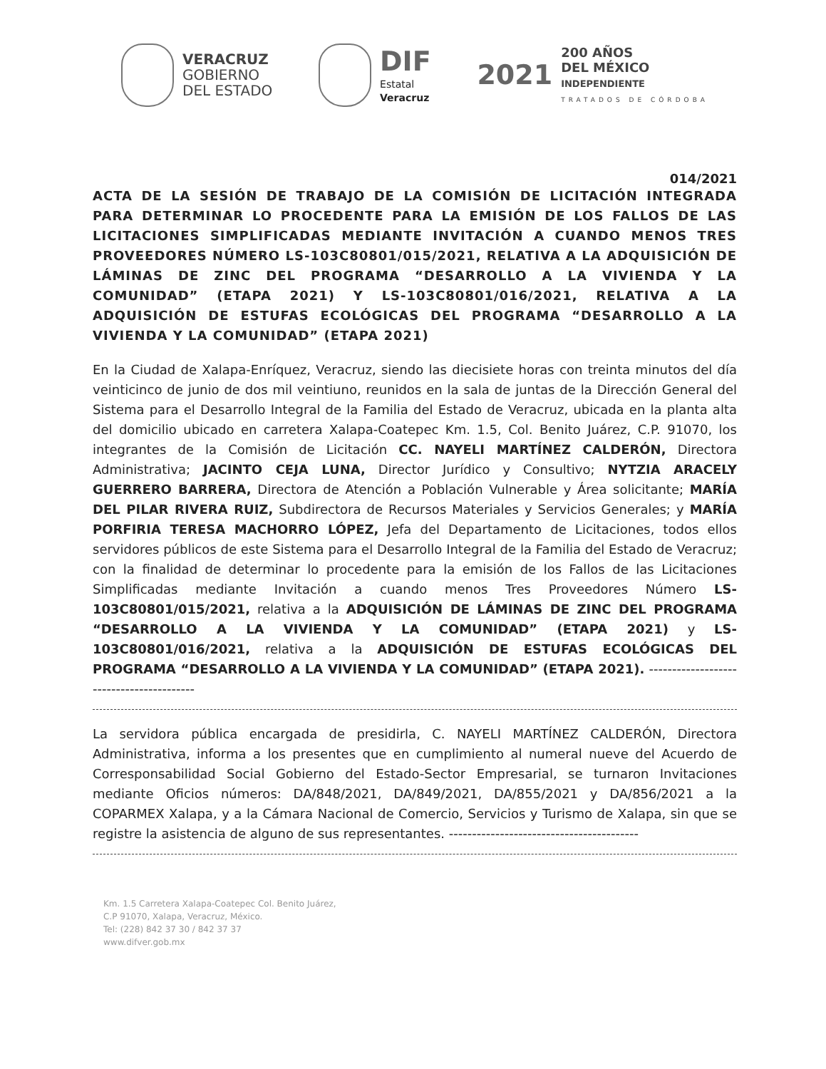VERACRUZ
GOBIERNO
DEL ESTADO
DIF
Estatal
Veracruz
2021
200 AÑOS
DEL MÉXICO
INDEPENDIENTE
TRATADOS DE CÓRDOBA
014/2021
ACTA DE LA SESIÓN DE TRABAJO DE LA COMISIÓN DE LICITACIÓN INTEGRADA PARA DETERMINAR LO PROCEDENTE PARA LA EMISIÓN DE LOS FALLOS DE LAS LICITACIONES SIMPLIFICADAS MEDIANTE INVITACIÓN A CUANDO MENOS TRES PROVEEDORES NÚMERO LS-103C80801/015/2021, RELATIVA A LA ADQUISICIÓN DE LÁMINAS DE ZINC DEL PROGRAMA “DESARROLLO A LA VIVIENDA Y LA COMUNIDAD” (ETAPA 2021) Y LS-103C80801/016/2021, RELATIVA A LA ADQUISICIÓN DE ESTUFAS ECOLÓGICAS DEL PROGRAMA “DESARROLLO A LA VIVIENDA Y LA COMUNIDAD” (ETAPA 2021)
En la Ciudad de Xalapa-Enríquez, Veracruz, siendo las diecisiete horas con treinta minutos del día veinticinco de junio de dos mil veintiuno, reunidos en la sala de juntas de la Dirección General del Sistema para el Desarrollo Integral de la Familia del Estado de Veracruz, ubicada en la planta alta del domicilio ubicado en carretera Xalapa-Coatepec Km. 1.5, Col. Benito Juárez, C.P. 91070, los integrantes de la Comisión de Licitación CC. NAYELI MARTÍNEZ CALDERÓN, Directora Administrativa; JACINTO CEJA LUNA, Director Jurídico y Consultivo; NYTZIA ARACELY GUERRERO BARRERA, Directora de Atención a Población Vulnerable y Área solicitante; MARÍA DEL PILAR RIVERA RUIZ, Subdirectora de Recursos Materiales y Servicios Generales; y MARÍA PORFIRIA TERESA MACHORRO LÓPEZ, Jefa del Departamento de Licitaciones, todos ellos servidores públicos de este Sistema para el Desarrollo Integral de la Familia del Estado de Veracruz; con la finalidad de determinar lo procedente para la emisión de los Fallos de las Licitaciones Simplificadas mediante Invitación a cuando menos Tres Proveedores Número LS-103C80801/015/2021, relativa a la ADQUISICIÓN DE LÁMINAS DE ZINC DEL PROGRAMA “DESARROLLO A LA VIVIENDA Y LA COMUNIDAD” (ETAPA 2021) y LS-103C80801/016/2021, relativa a la ADQUISICIÓN DE ESTUFAS ECOLÓGICAS DEL PROGRAMA “DESARROLLO A LA VIVIENDA Y LA COMUNIDAD” (ETAPA 2021). -----------------------------------------
La servidora pública encargada de presidirla, C. NAYELI MARTÍNEZ CALDERÓN, Directora Administrativa, informa a los presentes que en cumplimiento al numeral nueve del Acuerdo de Corresponsabilidad Social Gobierno del Estado-Sector Empresarial, se turnaron Invitaciones mediante Oficios números: DA/848/2021, DA/849/2021, DA/855/2021 y DA/856/2021 a la COPARMEX Xalapa, y a la Cámara Nacional de Comercio, Servicios y Turismo de Xalapa, sin que se registre la asistencia de alguno de sus representantes. -----------------------------------------
Km. 1.5 Carretera Xalapa-Coatepec Col. Benito Juárez,
C.P 91070, Xalapa, Veracruz, México.
Tel: (228) 842 37 30 / 842 37 37
www.difver.gob.mx